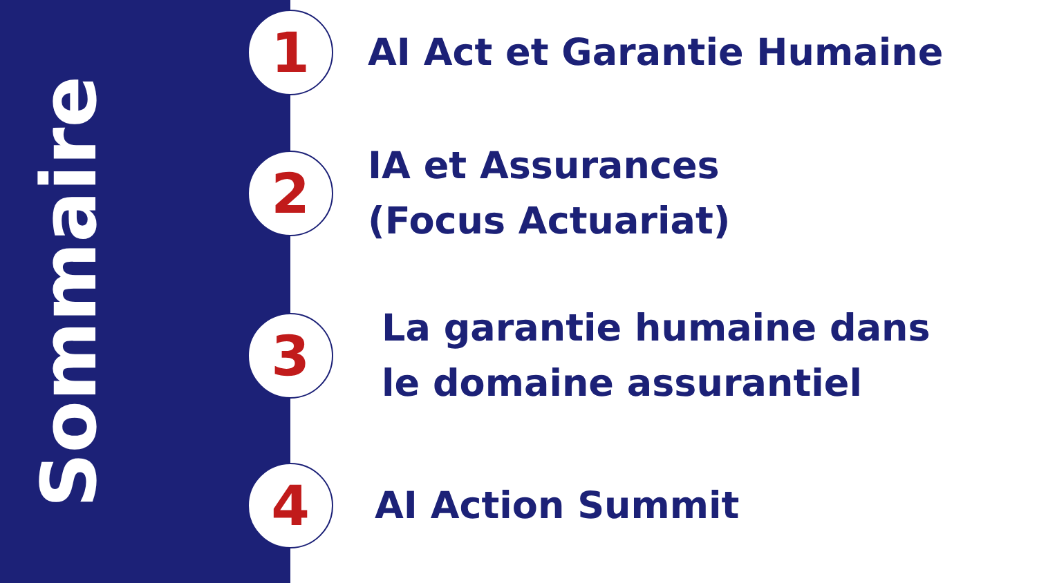Sommaire
1
AI Act et Garantie Humaine
2
IA et Assurances
(Focus Actuariat)
3
La garantie humaine dans
le domaine assurantiel
4
AI Action Summit